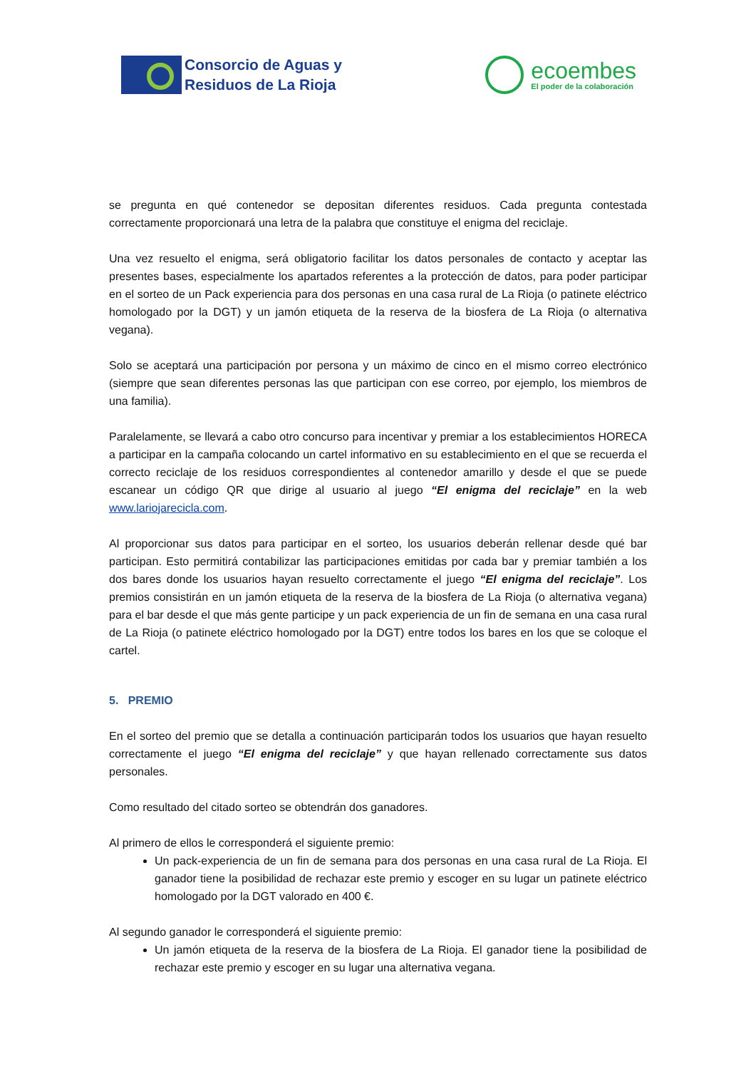Consorcio de Aguas y
Residuos de La Rioja
ecoembes
El poder de la colaboración
se pregunta en qué contenedor se depositan diferentes residuos. Cada pregunta contestada correctamente proporcionará una letra de la palabra que constituye el enigma del reciclaje.
Una vez resuelto el enigma, será obligatorio facilitar los datos personales de contacto y aceptar las presentes bases, especialmente los apartados referentes a la protección de datos, para poder participar en el sorteo de un Pack experiencia para dos personas en una casa rural de La Rioja (o patinete eléctrico homologado por la DGT) y un jamón etiqueta de la reserva de la biosfera de La Rioja (o alternativa vegana).
Solo se aceptará una participación por persona y un máximo de cinco en el mismo correo electrónico (siempre que sean diferentes personas las que participan con ese correo, por ejemplo, los miembros de una familia).
Paralelamente, se llevará a cabo otro concurso para incentivar y premiar a los establecimientos HORECA a participar en la campaña colocando un cartel informativo en su establecimiento en el que se recuerda el correcto reciclaje de los residuos correspondientes al contenedor amarillo y desde el que se puede escanear un código QR que dirige al usuario al juego “El enigma del reciclaje” en la web www.lariojarecicla.com.
Al proporcionar sus datos para participar en el sorteo, los usuarios deberán rellenar desde qué bar participan. Esto permitirá contabilizar las participaciones emitidas por cada bar y premiar también a los dos bares donde los usuarios hayan resuelto correctamente el juego “El enigma del reciclaje”. Los premios consistirán en un jamón etiqueta de la reserva de la biosfera de La Rioja (o alternativa vegana) para el bar desde el que más gente participe y un pack experiencia de un fin de semana en una casa rural de La Rioja (o patinete eléctrico homologado por la DGT) entre todos los bares en los que se coloque el cartel.
5. PREMIO
En el sorteo del premio que se detalla a continuación participarán todos los usuarios que hayan resuelto correctamente el juego “El enigma del reciclaje” y que hayan rellenado correctamente sus datos personales.
Como resultado del citado sorteo se obtendrán dos ganadores.
Al primero de ellos le corresponderá el siguiente premio:
Un pack-experiencia de un fin de semana para dos personas en una casa rural de La Rioja. El ganador tiene la posibilidad de rechazar este premio y escoger en su lugar un patinete eléctrico homologado por la DGT valorado en 400 €.
Al segundo ganador le corresponderá el siguiente premio:
Un jamón etiqueta de la reserva de la biosfera de La Rioja. El ganador tiene la posibilidad de rechazar este premio y escoger en su lugar una alternativa vegana.